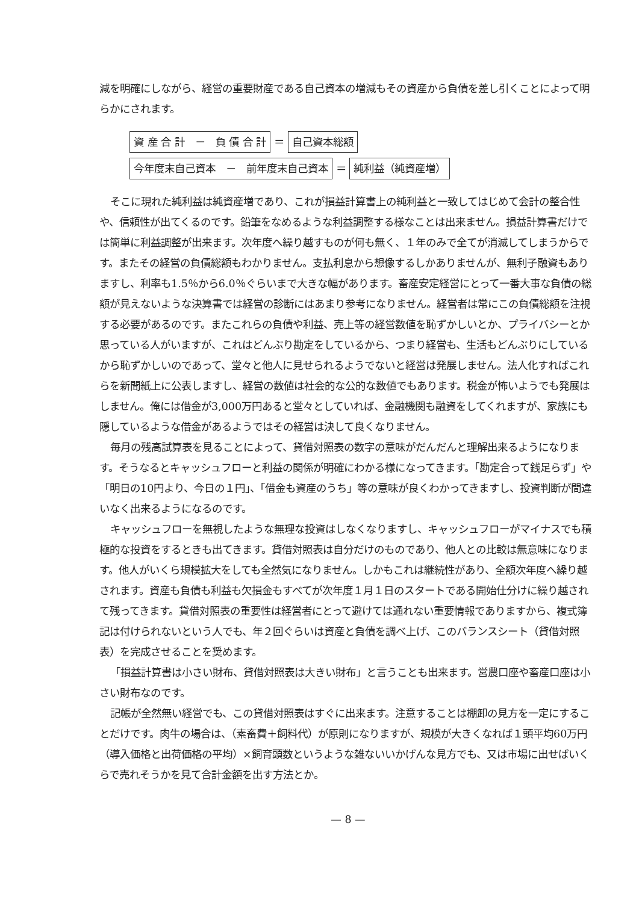減を明確にしながら、経営の重要財産である自己資本の増減もその資産から負債を差し引くことによって明らかにされます。
資 産 合 計　－　負 債 合 計 ＝ 自己資本総額
今年度末自己資本　－　前年度末自己資本 ＝ 純利益（純資産増）
そこに現れた純利益は純資産増であり、これが損益計算書上の純利益と一致してはじめて会計の整合性や、信頼性が出てくるのです。鉛筆をなめるような利益調整する様なことは出来ません。損益計算書だけでは簡単に利益調整が出来ます。次年度へ繰り越すものが何も無く、１年のみで全てが消滅してしまうからです。またその経営の負債総額もわかりません。支払利息から想像するしかありませんが、無利子融資もありますし、利率も1.5％から6.0％ぐらいまで大きな幅があります。畜産安定経営にとって一番大事な負債の総額が見えないような決算書では経営の診断にはあまり参考になりません。経営者は常にこの負債総額を注視する必要があるのです。またこれらの負債や利益、売上等の経営数値を恥ずかしいとか、プライバシーとか思っている人がいますが、これはどんぶり勘定をしているから、つまり経営も、生活もどんぶりにしているから恥ずかしいのであって、堂々と他人に見せられるようでないと経営は発展しません。法人化すればこれらを新聞紙上に公表しますし、経営の数値は社会的な公的な数値でもあります。税金が怖いようでも発展はしません。俺には借金が3,000万円あると堂々としていれば、金融機関も融資をしてくれますが、家族にも隠しているような借金があるようではその経営は決して良くなりません。
毎月の残高試算表を見ることによって、貸借対照表の数字の意味がだんだんと理解出来るようになります。そうなるとキャッシュフローと利益の関係が明確にわかる様になってきます。「勘定合って銭足らず」や「明日の10円より、今日の１円」、「借金も資産のうち」等の意味が良くわかってきますし、投資判断が間違いなく出来るようになるのです。
キャッシュフローを無視したような無理な投資はしなくなりますし、キャッシュフローがマイナスでも積極的な投資をするときも出てきます。貸借対照表は自分だけのものであり、他人との比較は無意味になります。他人がいくら規模拡大をしても全然気になりません。しかもこれは継続性があり、全額次年度へ繰り越されます。資産も負債も利益も欠損金もすべてが次年度１月１日のスタートである開始仕分けに繰り越されて残ってきます。貸借対照表の重要性は経営者にとって避けては通れない重要情報でありますから、複式簿記は付けられないという人でも、年２回ぐらいは資産と負債を調べ上げ、このバランスシート（貸借対照表）を完成させることを奨めます。
「損益計算書は小さい財布、貸借対照表は大きい財布」と言うことも出来ます。営農口座や畜産口座は小さい財布なのです。
記帳が全然無い経営でも、この貸借対照表はすぐに出来ます。注意することは棚卸の見方を一定にすることだけです。肉牛の場合は、（素畜費＋飼料代）が原則になりますが、規模が大きくなれば１頭平均60万円（導入価格と出荷価格の平均）×飼育頭数というような雑ないいかげんな見方でも、又は市場に出せばいくらで売れそうかを見て合計金額を出す方法とか。
— 8 —